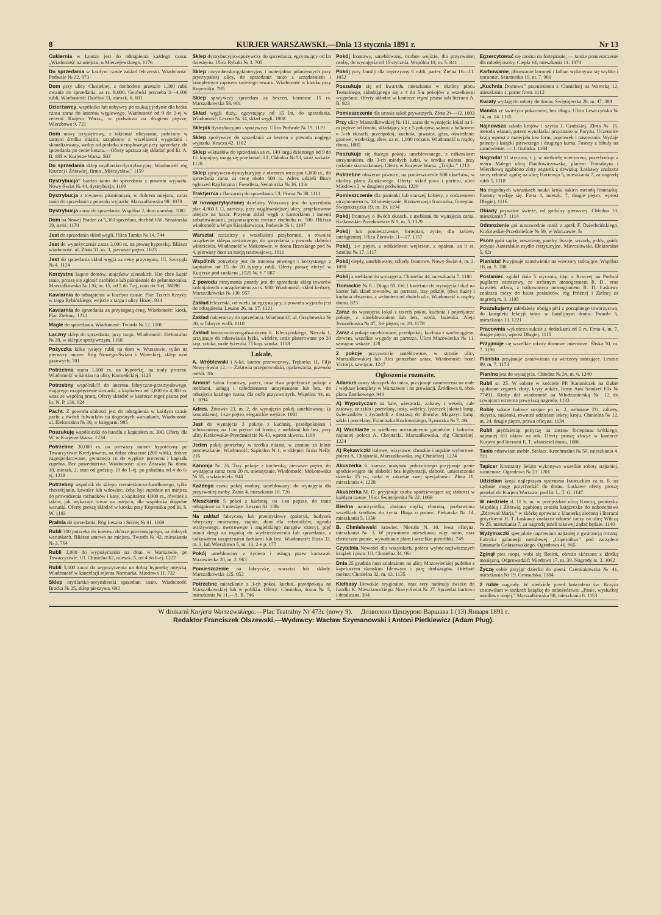8 KURJER WARSZAWSKI.—Dnia 13 stycznia 1891 r. Nr 13
Cukiernia w Łomży jest do odstąpienia każdego czasu. „Wiadomość na miejscu, u Mierzejewskiego. 1176
Do sprzedania w każdym czasie zakład felczerski. Wiadomość: Podwale № 22. 873
Dom przy ulicy Chmielnej, z dochodem przeszło 1,300 rubli rocznie do sprzedania, za rs. 8,000. Gotówki potrzeba 3—4,000 rubli. Wiadomość: Dzielna 33, mieszk. 6. 683
Dzierżawcy, wspólnika lub nabywcy po szukuję jedynie dla braku czasu zaraz do interesu węglowego. Wiadomość od 9 do 2-ej w zecerni Kurjera Warsz., w podwórzu na drugiem piętrze, Wierzbowa 9. 721
Dom nowy trzypiętrowy, z takiemiż oficynami, położony w samym środku miasta, urządzony z wszelkiemi wygodami i skanalizowany, wolny od podatku stemplowego przy sprzedaży, do sprzedania po cenie kosztu.—Oferty uprasza się składać pod lit. A. B. 185 w Kurjerze Warsz. 503
Do sprzedania sklep mydlarsko-dystrybucyjny. Wiadomość róg Kruczej i Żórawiej, firma „Mieczysław.” 1159
Dystrybucja” bardzo tanio do sprzedania z powodu wyjazdu. Nowy-Świat № 44, dystrybucja. 1199
Dystrybucja z towarem piśmiennym, w dobrem miejscu, zaraz tanio do sprzedania z powodu wyjazdu. Marszałkowska 98. 1078
Dystrybucja zaraz do sprzedania. Wspólna 2, dom narożny. 1082
Dom na Nowej Pradze za 5,300 sprzedam, dochód 650. Senatorska 29, stróż. 1170
Jest do sprzedania skład węgli. Ulica Tamka № 14. 744
Jest do wypożyczenia zaraz 3,000 rs. na pewną hypotekę. Bliższa wiadomość: ul. Złota 31, m. 3, pierwsze piętro. 1023
Jest do sprzedania skład węgla za cenę przystępną. Ul. Szczygla № 4. 1124
Korzystne kupno domów, majątków ziemskich. Kto chce kupić tanio, proszę się zgłosić osobiście lub piśmiennie do pełnomocnika, Marszałkowska № 136, m. 15, od 5 do 7-ej, rano do 9-ej. 36898
Kawiarnia do odstąpienia w każdym czasie. Plac Trzech Krzyży, w targu Rybińskiego, wejście z targu i ulicy Hożej. 934
Kawiarnia do sprzedania za przystępną cenę. Wiadomość: kiosk, Plac Zielony. 1233
Magle do sprzedania. Wiadomość: Twarda № 12. 1106
Łączny sklep do sprzedania, przy targu. Wiadomość: Elektoralna № 28, w sklepie spożywczym. 1168
Pożyczka kilka tysięcy rubli na dom w Warszawie, tylko na pierwszy numer. Róg Nowego-Świata i Wareckiej, sklep wód gazowych. 701
Potrzebna suma 1,000 rs. na hypotekę, na mały procent. Wiadomość w kiosku na ulicy Karmelickiej. 1125
Potrzebny wspólnik!!! do interesu fabryczno-przemysłowego, mającego rozgałęzienie stosunki, z kapitałem od 3,000 do 4,000 rs. wraz ze wspólną pracą. Oferty składać w kantorze tegoż pisma pod lit. N. P. 130. 924
Pacht. Z powodu słabości jest do odstąpienia w każdym czasie pacht z dwóch folwarków na dogodnych warunkach. Wiadomość: ul. Elektoralna № 30, w księgarni. 985
Poszukuję wspólniczki do handlu z kapitałem rs. 300. Oferty dla W. w Kurjerze Warsz. 1234
Potrzebne 30,000 rs. na pierwszy numer hypoteczny po Towarzystwie Kredytowem, na dobra obszerne (200 włók), dobrze zagospodarowane, gwarancja co do wypłaty procentu i kapitału zupełna. Bez pośrednictwa. Wiadomość: ulica Żórawia № domu 10, mieszk. 2, rano od godziny 10 do 1-ej, po południu od 4 do 6-ej. 1238
Potrzebny wspólnik do sklepu rzemieślniczo-handlowego, tylko chrześcjanin, kawaler lub wdowiec, żeby był zupełnie na miejscu do prowadzenia rachunków i kasy, z kapitałem 4,000 rs., również z takim, jak wykazuje towar na miejscu; dla wspólnika dogodne warunki. Oferty proszę składać w kiosku przy Koperniku pod lit. S. W. 1103
Pralnia do sprzedania. Róg Leszna i Solnej № 41. 1169
Rubli 300 potrzeba do interesu dobrze procentującego, na dobrych warunkach. Bliższa umowa na miejscu, Twarda № 42, mieszkania № 3. 764
Rubli 2,000 do wypożyczenia na dom w Warszawie, po Towarzystwie. Ul. Chmielna 62, mieszk. 5, od 4 do 6-ej. 1222
Rubli 5,000 zaraz do wypożyczenia na dobrą hypotekę miejską. Wiadomość w kancelarji rejenta Normarka, Miodowa 11. 732
Sklep mydlarsko-norymberski sprzedam tanio. Wiadomość: Bracka № 25, sklep pieczywa. 692
Sklep dystrybucyjno-spożywczy do sprzedania, egzystujący od lat dziesięciu. Ulica Rybaki № 3. 705
Sklep norymbersko-galanteryjny i materjałów piśmiennych przy pryncypalnej ulicy, do sprzedania tanio z urządzeniem i kompletnym zapasem świeżego towaru. Wiadomość w kiosku przy Koperniku. 785
Sklep spożywczy sprzedam za bezcen, komorne 15 rs. Marszałkowska 58. 991
Skład węgli duży, egzystujący od 15 lat, do sprzedania. Wiadomość: Leszno № 34, skład węgli. 1008
Sklepik dystrybucyjno - spożywczy. Ulica Podwale № 19. 1119
Sklep spożywczy do sprzedania za bezcen z powodu nagłego wyjazdu. Krucza 42. 1182
Sklep wiktuałów do sprzedania za rs. 140 targu dziennego od 9 do 11. kupujący mogą się przekonać. Ul. Chłodna № 53, stróż wskaże. 1128
Sklep spożywczo-dystrybucyjny z obrotem rocznym 6,000 rs., do sprzedania zaraz za cenę około 600 rs. Adres udzieli Biuro ogłoszeń Rajchmana i Frendlera, Senatorska № 26. 133r
Traktjernia z flaczarnią do sprzedania. Ul. Piwna № 38. 1111
W nowoprzyłączonej dzielnicy Warszawy jest do sprzedania plac 4,060 ł. □, narożny, przy najgłówniejszej ulicy, projektowane miejsce na bazar. Przytem skład węgli z kantorkiem i innemi zabudowaniami, przynoszącemi rocznie dochodu rs. 500. Bliższa wiadomość u W-go Kiszakiewicza, Podwale № 1. 1197
Warsztat rzeźniczy z wszelkiemi przyborami, a również urządzenie sklepu rzeźniczego, do sprzedania z powodu słabości właściciela. Wiadomość w Mokotowie, w domu Brzeskiego pod № 4, pierwszy dom za stacją tramwajową. 1011
Wspólnik potrzebny jest do interesu pewnego i korzystnego z kapitałem od 15 do 20 tysięcy rubli. Oferty proszę złożyć w Kurjerze pod znakiem „1525 W. S.” 887
Z powodu otrzymania posady jest do sprzedania sklep towarów kolonjalnych z urządzeniem za rs. 600. Wiadomość: skład herbaty, Marszałkowska № 130. 957
Zakład felczerski, od wielu lat egzystujący, z powodu wyjazdu jest do odstąpienia. Leszno 26, m. 17. 1121
Zakład cukierniczy do sprzedania. Wiadomość: ul. Grzybowska № 20, w fabryce wafli. 1110
Zakład bronzowniczo-galwaniczny L. Kleczyńskiego, Niecała 1, przyjmuje do odnawiania łyżki, widelce, noże platerowane po 30 kop. sztuka, małe łyżeczki 15 kop. sztuka. 1108
Lokale.
A. Wróblewski i S-ka, kantor przewozowy, Trębacka 11, Filja Nowy-Świat 12. — Załatwia przeprowadzki, opakowania, przewóz mebli. 38r
Anons! Salon frontowy, parter, oraz dwa pojedyncze pokoje z meblami, usługą i całodziennem utrzymaniem lub bez, do odnajęcia każdego czasu, dla osób przyzwoitych. Wspólna 44, m. 1. 1094
Adres. Żórawia 23, m. 2, do wynajęcia pokój umeblowany; (z kominkiem), 1-sze piętro, eleganckie wejście. 1081
Jest do wynajęcia 3 pokoje z kuchnią, przedpokojem i schowaniem, na 1-m piętrze od frontu, z meblami lub bez, przy ulicy Krakowskie-Przedmieście № 43, wprost skweru. 1109
Jeden pokój potrzebny w środku miasta, w zamian za letnie pomieszkanie. Wiadomość: Szpitalna N 1, w sklepie: firma Nelly. 216
Kanonja № 26. Trzy pokoje z kuchenką, pierwszo piętro, do wynajęcia zaraz cena 20 rs. miesięcznie. Wiadomość: Mokotowska № 55, u właściciela. 944
Każdego czasu pokój osobny, umeblowany, do wynajęcia dla przyzwoitej osoby. Żabia 4, mieszkania 10. 726
Mieszkanie 5 pokoi z kuchnią, na 1-m piętrze, do tanio odstąpione na 3 miesiące. Leszno 33. 138r
Na zakład fabryczny lub przemysłowy (pałacyk, budynek fabryczny murowany, stajnia, dom dla robotników, ogrodu warzywnego, owocowego i angielskiego morgów cztery), pięć minut drogi za rogatką do wydzierżawienia lub sprzedania, z całkowitem urządzeniem farbiarni lub bez. Wiadomość: Hoża 32, m. 3, lub Wierzbowa 5, m. 13, 2-e p. 177
Pokój umeblowany z życiem i usługą przez karnawał. Mazowiecka 20, m. 2. 963
Pomieszczenie na fabryczkę, warsztat lub składy. Marszałkowska 125. 952
Potrzebne mieszkanie z 3-ch pokoi, kuchni, przedpokoju na Marszałkowskiej lub w pobliżu. Oferty: Chmielna, domu № 5, mieszkania № 11.—A. B. 746
Pokój frontowy, umeblowany, osobne wejście, dla przyzwoitej osoby, do wynajęcia od 15 stycznia. Wspólna 10, m. 5. 841
Pokój przy familji dla mężczyzny 6 rubli, parter. Zielna 16—11. 1052
Poszukuje się od kwartału mieszkania w okolicy placu Teatralnego, składającego się z 4 do 5-u pokojów z wszelkiemi wygodami. Oferty składać w kantorze tegoż pisma sub literami A. B. 923
Pomieszczenie dla ucznia szkół prywatnych. Złota 24—12. 1003
Przy ulicy Marszałkowskiej № 131, zaraz do wynajęcia lokal na 1-m piętrze od frontu, składający się z 5 pokojów, salonu z balkonem o 3-ch oknach, przedpokój, kuchnia, piwnica, góra, oświetlenie gazowe, wodociąg, zlew, za rs. 1,000 rocznie. Wiadomość u rządcy domu. 1085
Poszukuje się dużego pokoju umeblowanego, z całkowitem utrzymaniem, dla 3-ch młodych ludzi, w środku miasta, przy rodzinie starozakonnej. Oferty w Kurjerze Warsz. „Trójka.” 1213
Potrzebne obszerne piwnice, na pomieszczenie 600 oksefτów, w okolicy placu Zamkowego. Oferty: skład piwa i porteru, ulica Miodowa 3, w drugiem podwórzu. 1229
Pomieszczenie dla panienki lub starszej kobiety, z codziennem utrzymaniem rs. 18 miesięcznie. Konwersacja francuzka, fortepian. Świętokrzyzka 19, m. 19. 1194
Pokój frontowy o dwóch oknach, z meblami do wynajęcia zaraz. Krakowskie-Przedmieście N 9, m. 5. 1129
Pokój lub pomieszczenie, fortepian, życie, dla kobiety inteligentnej. Ulica Żórawia 11—17. 1157
Pokój, 1-e piętro, z oddzielnem wejściem, z opałem, za 9 rs. Smolna № 17. 1117
Pokój ciepły, umeblowany, schody frontowe. Nowy-Świat 4, m. 2. 1090
Pokój z meblami do wynajęcia. Chmielna 44, mieszkania 7. 1180
Tłomackie № 6 i Długa 55. Od 1 kwietnia do wynajęcia lokal na kantor lub skład towarów, na parterze, trzy pokoje, (dwa duże) i kuchnia obszerna, z wchodem od dwóch ulic. Wiadomość u rządcy domu. 823
Zaraz do wynajęcia lokal z trzech pokoi, kuchnia i pojedyncze pokoje, z umeblowaniem lub bez, woda, łazienka. Aleja Jerozolimska № 47, 3-e piętro, m. 29. 1178
Zaraz 4 pokoje umeblowane, przedpokój, kuchnia z wodociągiem, zlewem, wszelkie wygody na parterze. Ulica Mazowiecka № 11, szwajcar wskaże. 328
2 pokoje przyzwoicie umeblowane, w stronie ulicy Marszałkowskiej lub Alei potrzebne zaraz. Wiadomość: hotel Victorja, szwajcar. 1247
Ogłoszenia rozmaite.
Adamus znany skrzypek do tańca, przyjmuje zamówienia na małe i większe komplety w Warszawie i na prowincji. Źródłowa 8, obok placu Zamkowego. 949
A) Wypożyczam na bale, wieczorki, zabawy i wesela, całe zastawy, ze szkła i porcelany, noży, widelcy, łyżeczek jakoteż lamp, świeczników i żyrandoli z dostawą do domów. Magazyn lamp, szkła i porcelany, Franciszka Kozłowskiego, Rymarska № 7. 40r
A) Wachlarze w wielkiem urozmaiceniu gatunków i kolorów, najtaniej poleca A. Chojnacki, Marszałkowska, róg Chmielnej. 1224
A) Rękawiczki balowe, wizytowe: damskie i męzkie wyborowe, poleca A. Chojnacki, Marszałkowska, róg Chmielnej. 1224
Akuszerka b. starsza instytutu położniczego przyjmuje panie spodziewające się słabości bez legitymacji, słabość, umieszczenie dziecka 15 rs., radzi w zakresie swej specjalności. Złota 16, mieszkania 4. 1228
Akuszerka M. D. przyjmuje osoby spodziewające się słabości w każdym czasie. Ulica Świętojerska № 22. 1068
Biedna nauczycielka, złożona ciężką chorobą, pozbawiona wszelkich środków do życia. Błaga o pomoc. Piekarska № 14, mieszkania 5. 1150
B. Chmielewski krawiec, Niecała N. 10, lewa oficyna, mieszkania № 3. W prywatnem mieszkaniu więc tanio, oraz chemiczne pranie, wywabianie plam i wszelkie przeróbki. 749
Czytelnia Nowości dla wszystkich, poleca wybór najświeższych książek i pism. Ul. Chmielna 34. 96r
Dnia 25 grudnia rano znaleziono na ulicy Mazowieckiej pudełko z kapeluszem damskim filcowym i parę drobiazgów. Odebrać można: Chmielna 32, m. 13. 1135
Kiełbasy litewskie oryginalne, oraz sery nadeszły świeżo do handlu K. Mieszkowskiego. Nowy-Świat № 27. Sprzedaż hurtowa i detaliczna. 394
Egzercytować się można na fortepianie; — tamże pomieszczenie dla młodej osoby. Ciepła 14, mieszkania 11. 1074
Karbowanie, plisowanie koronek i falban wykonywa się szybko i starannie. Senatorska 19, m. 7. 960
„Kuchnia Domowa” przeniesiona z Chmielnej na Warecką 12, mieszkania 1, parter front. 1112
Kwiaty wydaję do roboty do domu. Świętojerska 28, m. 47. 389
Mamka ze świeżym pokarmem, bez długu. Ulica Leszczyńska № 14, m. 14. 1165
Najnowsza szkoła krojów i szycia J. Grabskiej, Złota № 16, metoda własna, patent wynalazku przyznano w Paryżu. Uczennice krają wprost z materjału bez form, poprawek i pasowania. Wydaje patenty i książki pierwszego i drugiego kursu. Fasony z bibuły na zamówienie. — J. Grabska. 1184
Nagroda! 11 stycznia, t. j. w niedzielę wieczorem, przechodząc z teatru Małego ulicą Daniłowiczowską, placem Teatralnym i Wierzbową zgubiono złoty zegarek z dewizką. Łaskawy znalazca raczy odnieść zgubę na ulicę Hortensja 5, mieszkania 7, za nagrodą rubli 5. 1118
Na dogodnych warunkach nauka kroju sukien metodą francuzką. Patenty wydaję się. Freta 4, mieszk. 7, drugie piętro, wprost Długiej. 1116
Obiady prywatne świeże, od godziny pierwszej. Chłodna 10, mieszkania 7. 1114
Odmrożenie goi niezawodnie maść z aptek F. Dziechcińskiego, Krakowskie-Przedmieście № 59, w Warszawie. 5r
Psom gubi sapkę, nosaciznę, parchy, liszaje, wrzody, pchły, gnidy jedynie Australskie mydło restytucyjne. Mierosławski, Elektoralna 5. 82r
Pianista! Przyjmuje zamówienia na wieczory tańcujące. Wspólna 18, m. 9. 788
Posłaniec zgubił dnia 5 stycznia, idąc z Kruczej na Podwal pugilares zamszowy, ze srebrnym monogramem R. D., oraz kawałek atłasu, z haftowanym monogramem R. D. Łaskawy znalazca raczy do biura posłańców, róg Próżnej i Zielnej za nagrodą rs. 3. 1105
Poszukujemy młodzieży obojga płci z porządnego towarzystwa, do kompletu lekcyji tańca w familijnym domu. Twarda 6, mieszkania 13. 1221
Pracownia wykończa suknie z dodatkami od 5 rs. Freta 4, m. 7, drugie piętro, wprost Długiej. 1115
Przyjmuje się wszelkie roboty domowe miernicze. Śliska 50, m. 7. 1196
Pianista przyjmuje zamówienia na wieczory tańcujące. Leszno 89, m. 7. 1173
Pianino jest do wynajęcia. Chłodna № 34, m. 6. 1240
Rubli sr. 25. W sobotę w kościele PP. Kanoniczek na ślubie zgubiono zegarek złoty, kryty ankier, firmy Ami Sandzet Fils № 77493. Ktoby dał wiadomość na Włodzimierską № 12 do szwajcara otrzyma powyższą nagrodę. 1133
Robię suknie balowe strojne po rs. 2, wełniane 2½, żakiety, okrycia, sukienki, również udzielam lekcyj kroju. Chmielna № 12, m. 24, drugie piętro, prawa oficyna. 1134
Rubli pięćdziesiąt pożyczę na zastaw fortepianu krótkiego, najmniej 6½ oktaw na rok. Oferty proszę złożyć w kantorze Kurjera pod literami E. T. właściciel domu. 1086
Tanio odnawiam meble. Stolarz. Krochmalna № 50, mieszkania 4. 723
Tapicer Konstanty Sekita wykonywa wszelkie roboty najtaniej, sumiennie. Ogrodowa № 23. 1201
Udzielam kroju najlepszym systemem francuzkim za rs. 8, na żądanie mogę przychodzić do domu. Łaskawe oferty proszę posełać do Kurjera Warszaw. pod lit. L. T. G. 1147
W niedzielę d. 11 b. m. w przejeździe ulicą Kruczą, pomiędzy Wspólną i Żórawią zgubioną została książeczka do nabożeństwa „Zdrowaś Marja,” w skórkę oprawna z klamerką złoconą i literami gotyckiemi H. T. Łaskawy znalazca odnieść raczy na ulicę Wilczą № 25, mieszkania 7, za nagrodą jeżeli takowej żądać będzie. 1140
Wyżymaczki specjalnie naprawiam najtaniej z gwarancją roczną. Fabryka galanterji metalowej „Copernikus” pod zarządem Emanuela Gołaszewskiego. Ogrodowa 46. 965
Zginął pies mops, wabi się Brelok, obroża skórzana z kłódką mosiężną. Odprowadzić: Miodowa 17, m. 39. Nagrody rs. 3. 1002
Życzę sobie przyjąć dziecko do piersi. Czerniakowska № 41, mieszkania Nr 19. Gromulska. 1184
2 ruble nagrody. W niedzielę przed kościołem św. Krzyża zostawiłam w sankach książkę do nabożeństwa: „Panie, wysłuchaj modlitwy mojej.” Marszałkowska 90, mieszkania 6. 1153
W drukarni Kurjera Warszawskiego.—Plac Teatralny Nr 473c (nowy 9). Дозволено Цензурою Варшава 1 (13) Января 1891 г.
Redaktor Franciszek Olszewski.—Wydawcy: Wacław Szymanowski i Antoni Pietkiewicz (Adam Pług).